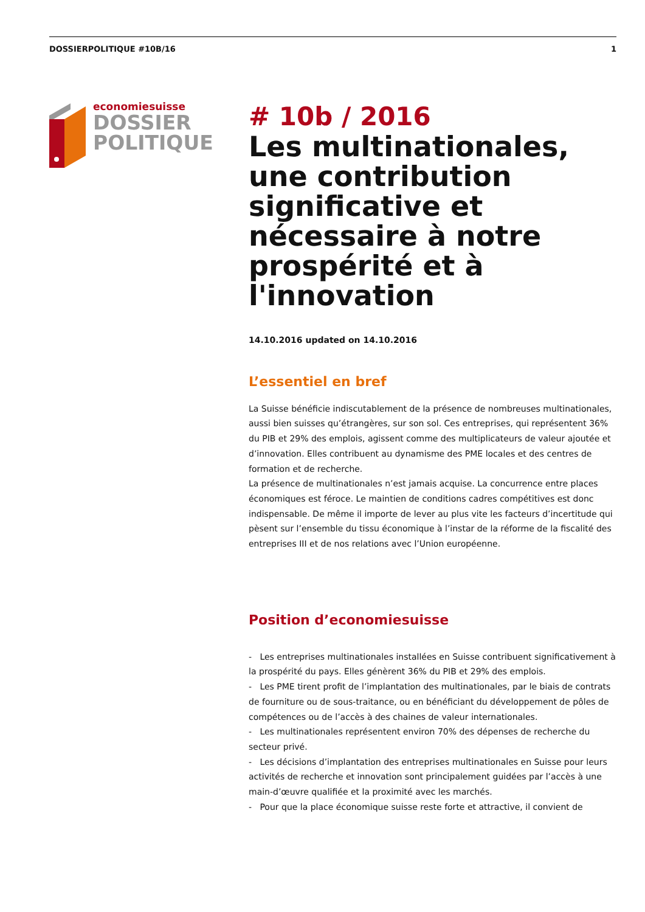DOSSIERPOLITIQUE #10B/16 1
economiesuisse
DOSSIER
POLITIQUE
# 10b / 2016
Les multinationales, une contribution significative et nécessaire à notre prospérité et à l'innovation
14.10.2016 updated on 14.10.2016
L’essentiel en bref
La Suisse bénéficie indiscutablement de la présence de nombreuses multinationales, aussi bien suisses qu’étrangères, sur son sol. Ces entreprises, qui représentent 36% du PIB et 29% des emplois, agissent comme des multiplicateurs de valeur ajoutée et d’innovation. Elles contribuent au dynamisme des PME locales et des centres de formation et de recherche.
La présence de multinationales n’est jamais acquise. La concurrence entre places économiques est féroce. Le maintien de conditions cadres compétitives est donc indispensable. De même il importe de lever au plus vite les facteurs d’incertitude qui pèsent sur l’ensemble du tissu économique à l’instar de la réforme de la fiscalité des entreprises III et de nos relations avec l’Union européenne.
Position d’economiesuisse
- Les entreprises multinationales installées en Suisse contribuent significativement à la prospérité du pays. Elles génèrent 36% du PIB et 29% des emplois.
- Les PME tirent profit de l’implantation des multinationales, par le biais de contrats de fourniture ou de sous-traitance, ou en bénéficiant du développement de pôles de compétences ou de l’accès à des chaines de valeur internationales.
- Les multinationales représentent environ 70% des dépenses de recherche du secteur privé.
- Les décisions d’implantation des entreprises multinationales en Suisse pour leurs activités de recherche et innovation sont principalement guidées par l’accès à une main-d’œuvre qualifiée et la proximité avec les marchés.
- Pour que la place économique suisse reste forte et attractive, il convient de